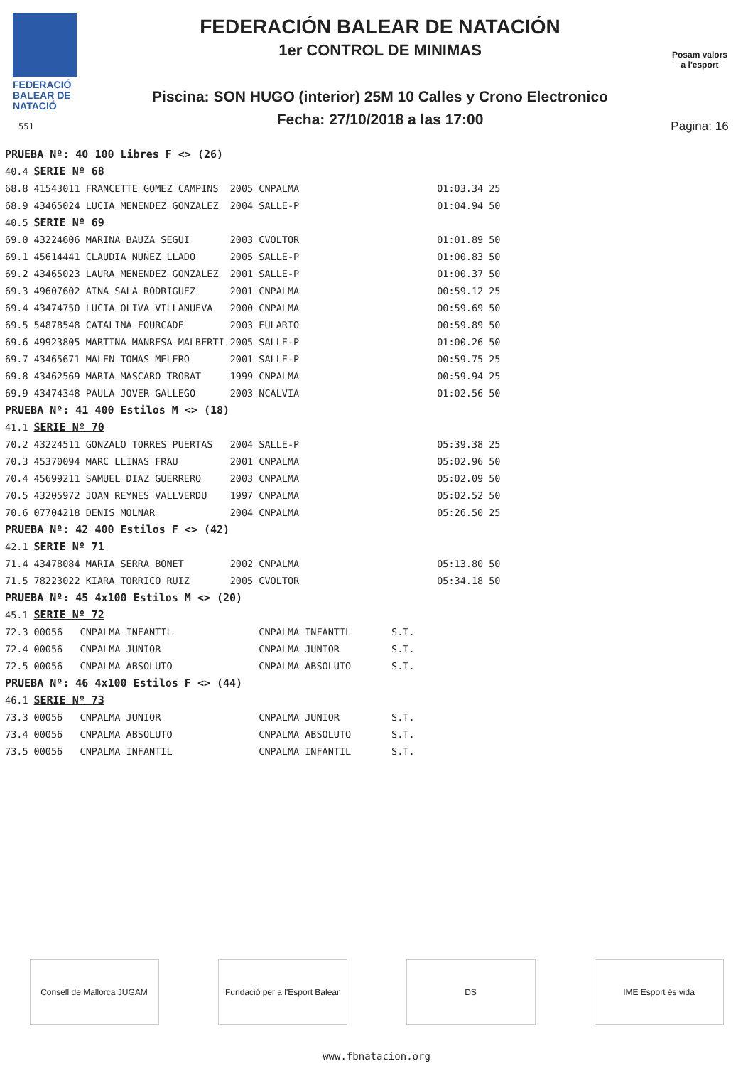FEDERACIÓ
BALEAR DE
NATACIÓ
551
FEDERACIÓN BALEAR DE NATACIÓN
1er CONTROL DE MINIMAS
Piscina: SON HUGO (interior) 25M 10 Calles y Crono Electronico
Fecha: 27/10/2018 a las 17:00
Posam valors
a l'esport
Pagina: 16
| PRUEBA Nº: 40 100 Libres F <> (26) | | | | | |
| 40.4 | SERIE Nº 68 | | | | |
| 68.8 | 41543011 FRANCETTE GOMEZ CAMPINS | 2005 | CNPALMA | 01:03.34 | 25 |
| 68.9 | 43465024 LUCIA MENENDEZ GONZALEZ | 2004 | SALLE-P | 01:04.94 | 50 |
| 40.5 | SERIE Nº 69 | | | | |
| 69.0 | 43224606 MARINA BAUZA SEGUI | 2003 | CVOLTOR | 01:01.89 | 50 |
| 69.1 | 45614441 CLAUDIA NUÑEZ LLADO | 2005 | SALLE-P | 01:00.83 | 50 |
| 69.2 | 43465023 LAURA MENENDEZ GONZALEZ | 2001 | SALLE-P | 01:00.37 | 50 |
| 69.3 | 49607602 AINA SALA RODRIGUEZ | 2001 | CNPALMA | 00:59.12 | 25 |
| 69.4 | 43474750 LUCIA OLIVA VILLANUEVA | 2000 | CNPALMA | 00:59.69 | 50 |
| 69.5 | 54878548 CATALINA FOURCADE | 2003 | EULARIO | 00:59.89 | 50 |
| 69.6 | 49923805 MARTINA MANRESA MALBERTI | 2005 | SALLE-P | 01:00.26 | 50 |
| 69.7 | 43465671 MALEN TOMAS MELERO | 2001 | SALLE-P | 00:59.75 | 25 |
| 69.8 | 43462569 MARIA MASCARO TROBAT | 1999 | CNPALMA | 00:59.94 | 25 |
| 69.9 | 43474348 PAULA JOVER GALLEGO | 2003 | NCALVIA | 01:02.56 | 50 |
| PRUEBA Nº: 41 400 Estilos M <> (18) | | | | | |
| 41.1 | SERIE Nº 70 | | | | |
| 70.2 | 43224511 GONZALO TORRES PUERTAS | 2004 | SALLE-P | 05:39.38 | 25 |
| 70.3 | 45370094 MARC LLINAS FRAU | 2001 | CNPALMA | 05:02.96 | 50 |
| 70.4 | 45699211 SAMUEL DIAZ GUERRERO | 2003 | CNPALMA | 05:02.09 | 50 |
| 70.5 | 43205972 JOAN REYNES VALLVERDU | 1997 | CNPALMA | 05:02.52 | 50 |
| 70.6 | 07704218 DENIS MOLNAR | 2004 | CNPALMA | 05:26.50 | 25 |
| PRUEBA Nº: 42 400 Estilos F <> (42) | | | | | |
| 42.1 | SERIE Nº 71 | | | | |
| 71.4 | 43478084 MARIA SERRA BONET | 2002 | CNPALMA | 05:13.80 | 50 |
| 71.5 | 78223022 KIARA TORRICO RUIZ | 2005 | CVOLTOR | 05:34.18 | 50 |
| PRUEBA Nº: 45 4x100 Estilos M <> (20) | | | | | |
| 45.1 | SERIE Nº 72 | | | | |
| 72.3 | 00056 CNPALMA INFANTIL | | CNPALMA | INFANTIL S.T. | |
| 72.4 | 00056 CNPALMA JUNIOR | | CNPALMA | JUNIOR S.T. | |
| 72.5 | 00056 CNPALMA ABSOLUTO | | CNPALMA | ABSOLUTO S.T. | |
| PRUEBA Nº: 46 4x100 Estilos F <> (44) | | | | | |
| 46.1 | SERIE Nº 73 | | | | |
| 73.3 | 00056 CNPALMA JUNIOR | | CNPALMA | JUNIOR S.T. | |
| 73.4 | 00056 CNPALMA ABSOLUTO | | CNPALMA | ABSOLUTO S.T. | |
| 73.5 | 00056 CNPALMA INFANTIL | | CNPALMA | INFANTIL S.T. | |
Consell de Mallorca JUGAM Fundació per a l'Esport Balear
DS IME Esport és vida
www.fbnatacion.org